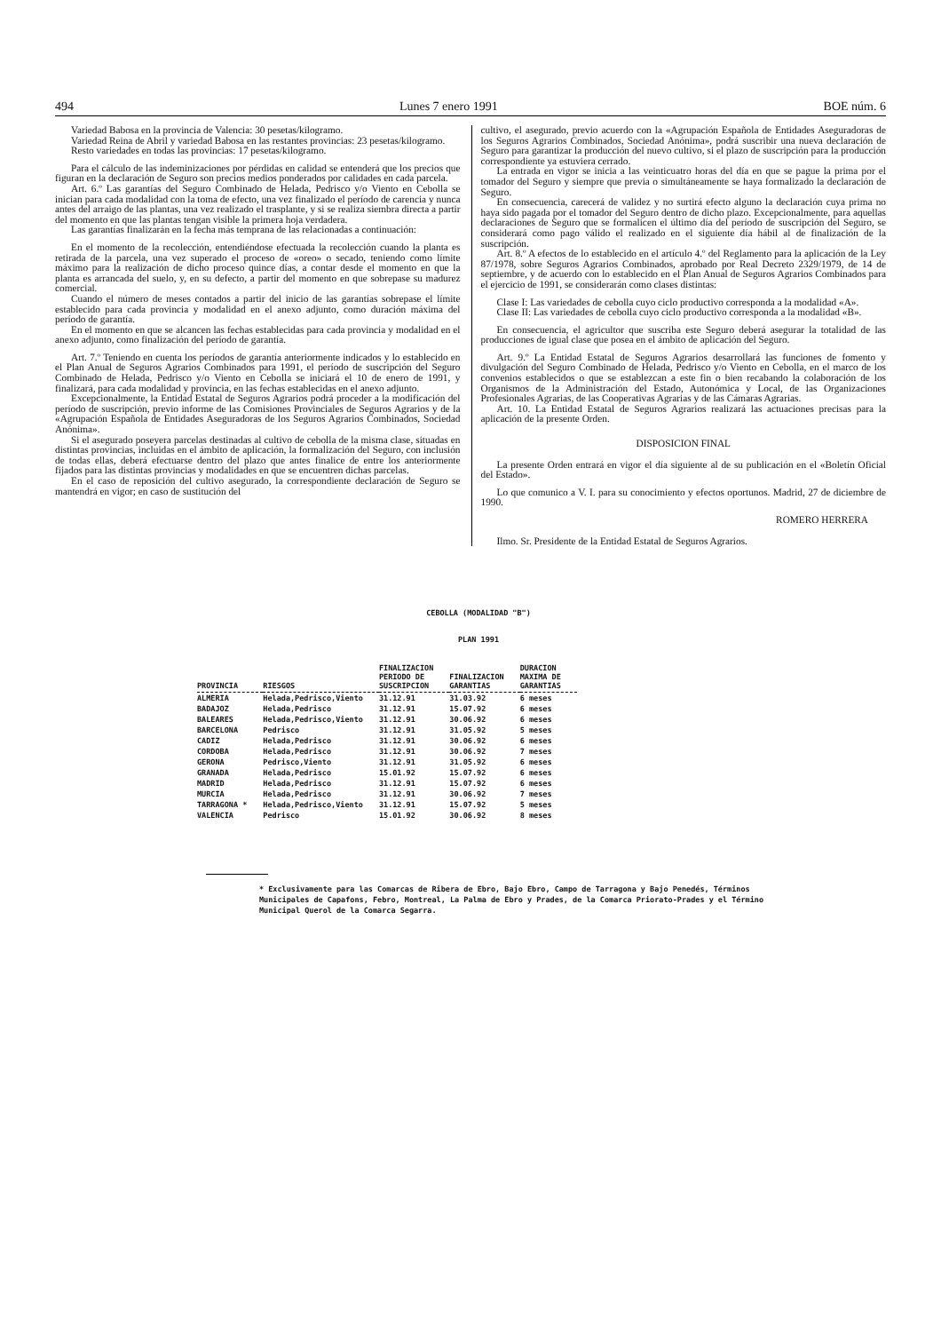494 Lunes 7 enero 1991 BOE núm. 6
Variedad Babosa en la provincia de Valencia: 30 pesetas/kilogramo.
Variedad Reina de Abril y variedad Babosa en las restantes provincias: 23 pesetas/kilogramo.
Resto variedades en todas las provincias: 17 pesetas/kilogramo.
Para el cálculo de las indeminizaciones por pérdidas en calidad se entenderá que los precios que figuran en la declaración de Seguro son precios medios ponderados por calidades en cada parcela.
Art. 6.º Las garantías del Seguro Combinado de Helada, Pedrisco y/o Viento en Cebolla se inician para cada modalidad con la toma de efecto, una vez finalizado el período de carencia y nunca antes del arraigo de las plantas, una vez realizado el trasplante, y si se realiza siembra directa a partir del momento en que las plantas tengan visible la primera hoja verdadera.
Las garantías finalizarán en la fecha más temprana de las relacionadas a continuación:
En el momento de la recolección, entendiéndose efectuada la recolección cuando la planta es retirada de la parcela, una vez superado el proceso de «oreo» o secado, teniendo como límite máximo para la realización de dicho proceso quince días, a contar desde el momento en que la planta es arrancada del suelo, y, en su defecto, a partir del momento en que sobrepase su madurez comercial.
Cuando el número de meses contados a partir del inicio de las garantías sobrepase el límite establecido para cada provincia y modalidad en el anexo adjunto, como duración máxima del período de garantía.
En el momento en que se alcancen las fechas establecidas para cada provincia y modalidad en el anexo adjunto, como finalización del período de garantía.
Art. 7.º Teniendo en cuenta los períodos de garantía anteriormente indicados y lo establecido en el Plan Anual de Seguros Agrarios Combinados para 1991, el período de suscripción del Seguro Combinado de Helada, Pedrisco y/o Viento en Cebolla se iniciará el 10 de enero de 1991, y finalizará, para cada modalidad y provincia, en las fechas establecidas en el anexo adjunto.
Excepcionalmente, la Entidad Estatal de Seguros Agrarios podrá proceder a la modificación del período de suscripción, previo informe de las Comisiones Provinciales de Seguros Agrarios y de la «Agrupación Española de Entidades Aseguradoras de los Seguros Agrarios Combinados, Sociedad Anónima».
Si el asegurado poseyera parcelas destinadas al cultivo de cebolla de la misma clase, situadas en distintas provincias, incluidas en el ámbito de aplicación, la formalización del Seguro, con inclusión de todas ellas, deberá efectuarse dentro del plazo que antes finalice de entre los anteriormente fijados para las distintas provincias y modalidades en que se encuentren dichas parcelas.
En el caso de reposición del cultivo asegurado, la correspondiente declaración de Seguro se mantendrá en vigor; en caso de sustitución del
cultivo, el asegurado, previo acuerdo con la «Agrupación Española de Entidades Aseguradoras de los Seguros Agrarios Combinados, Sociedad Anónima», podrá suscribir una nueva declaración de Seguro para garantizar la producción del nuevo cultivo, si el plazo de suscripción para la producción correspondiente ya estuviera cerrado.
La entrada en vigor se inicia a las veinticuatro horas del día en que se pague la prima por el tomador del Seguro y siempre que previa o simultáneamente se haya formalizado la declaración de Seguro.
En consecuencia, carecerá de validez y no surtirá efecto alguno la declaración cuya prima no haya sido pagada por el tomador del Seguro dentro de dicho plazo. Excepcionalmente, para aquellas declaraciones de Seguro que se formalicen el último día del período de suscripción del Seguro, se considerará como pago válido el realizado en el siguiente día hábil al de finalización de la suscripción.
Art. 8.º A efectos de lo establecido en el artículo 4.º del Reglamento para la aplicación de la Ley 87/1978, sobre Seguros Agrarios Combinados, aprobado por Real Decreto 2329/1979, de 14 de septiembre, y de acuerdo con lo establecido en el Plan Anual de Seguros Agrarios Combinados para el ejercicio de 1991, se considerarán como clases distintas:
Clase I: Las variedades de cebolla cuyo ciclo productivo corresponda a la modalidad «A».
Clase II: Las variedades de cebolla cuyo ciclo productivo corresponda a la modalidad «B».
En consecuencia, el agricultor que suscriba este Seguro deberá asegurar la totalidad de las producciones de igual clase que posea en el ámbito de aplicación del Seguro.
Art. 9.º La Entidad Estatal de Seguros Agrarios desarrollará las funciones de fomento y divulgación del Seguro Combinado de Helada, Pedrisco y/o Viento en Cebolla, en el marco de los convenios establecidos o que se establezcan a este fin o bien recabando la colaboración de los Organismos de la Administración del Estado, Autonómica y Local, de las Organizaciones Profesionales Agrarias, de las Cooperativas Agrarias y de las Cámaras Agrarias.
Art. 10. La Entidad Estatal de Seguros Agrarios realizará las actuaciones precisas para la aplicación de la presente Orden.
DISPOSICION FINAL
La presente Orden entrará en vigor el día siguiente al de su publicación en el «Boletín Oficial del Estado».
Lo que comunico a V. I. para su conocimiento y efectos oportunos. Madrid, 27 de diciembre de 1990.
ROMERO HERRERA
Ilmo. Sr. Presidente de la Entidad Estatal de Seguros Agrarios.
CEBOLLA (MODALIDAD "B")
PLAN 1991
| PROVINCIA | RIESGOS | FINALIZACION PERIODO DE SUSCRIPCION | FINALIZACION GARANTIAS | DURACION MAXIMA DE GARANTIAS |
| --- | --- | --- | --- | --- |
| ALMERIA | Helada,Pedrisco,Viento | 31.12.91 | 31.03.92 | 6 meses |
| BADAJOZ | Helada,Pedrisco | 31.12.91 | 15.07.92 | 6 meses |
| BALEARES | Helada,Pedrisco,Viento | 31.12.91 | 30.06.92 | 6 meses |
| BARCELONA | Pedrisco | 31.12.91 | 31.05.92 | 5 meses |
| CADIZ | Helada,Pedrisco | 31.12.91 | 30.06.92 | 6 meses |
| CORDOBA | Helada,Pedrisco | 31.12.91 | 30.06.92 | 7 meses |
| GERONA | Pedrisco,Viento | 31.12.91 | 31.05.92 | 6 meses |
| GRANADA | Helada,Pedrisco | 15.01.92 | 15.07.92 | 6 meses |
| MADRID | Helada,Pedrisco | 31.12.91 | 15.07.92 | 6 meses |
| MURCIA | Helada,Pedrisco | 31.12.91 | 30.06.92 | 7 meses |
| TARRAGONA * | Helada,Pedrisco,Viento | 31.12.91 | 15.07.92 | 5 meses |
| VALENCIA | Pedrisco | 15.01.92 | 30.06.92 | 8 meses |
* Exclusivamente para las Comarcas de Ribera de Ebro, Bajo Ebro, Campo de Tarragona y Bajo Penedés, Términos Municipales de Capafons, Febro, Montreal, La Palma de Ebro y Prades, de la Comarca Priorato-Prades y el Término Municipal Querol de la Comarca Segarra.